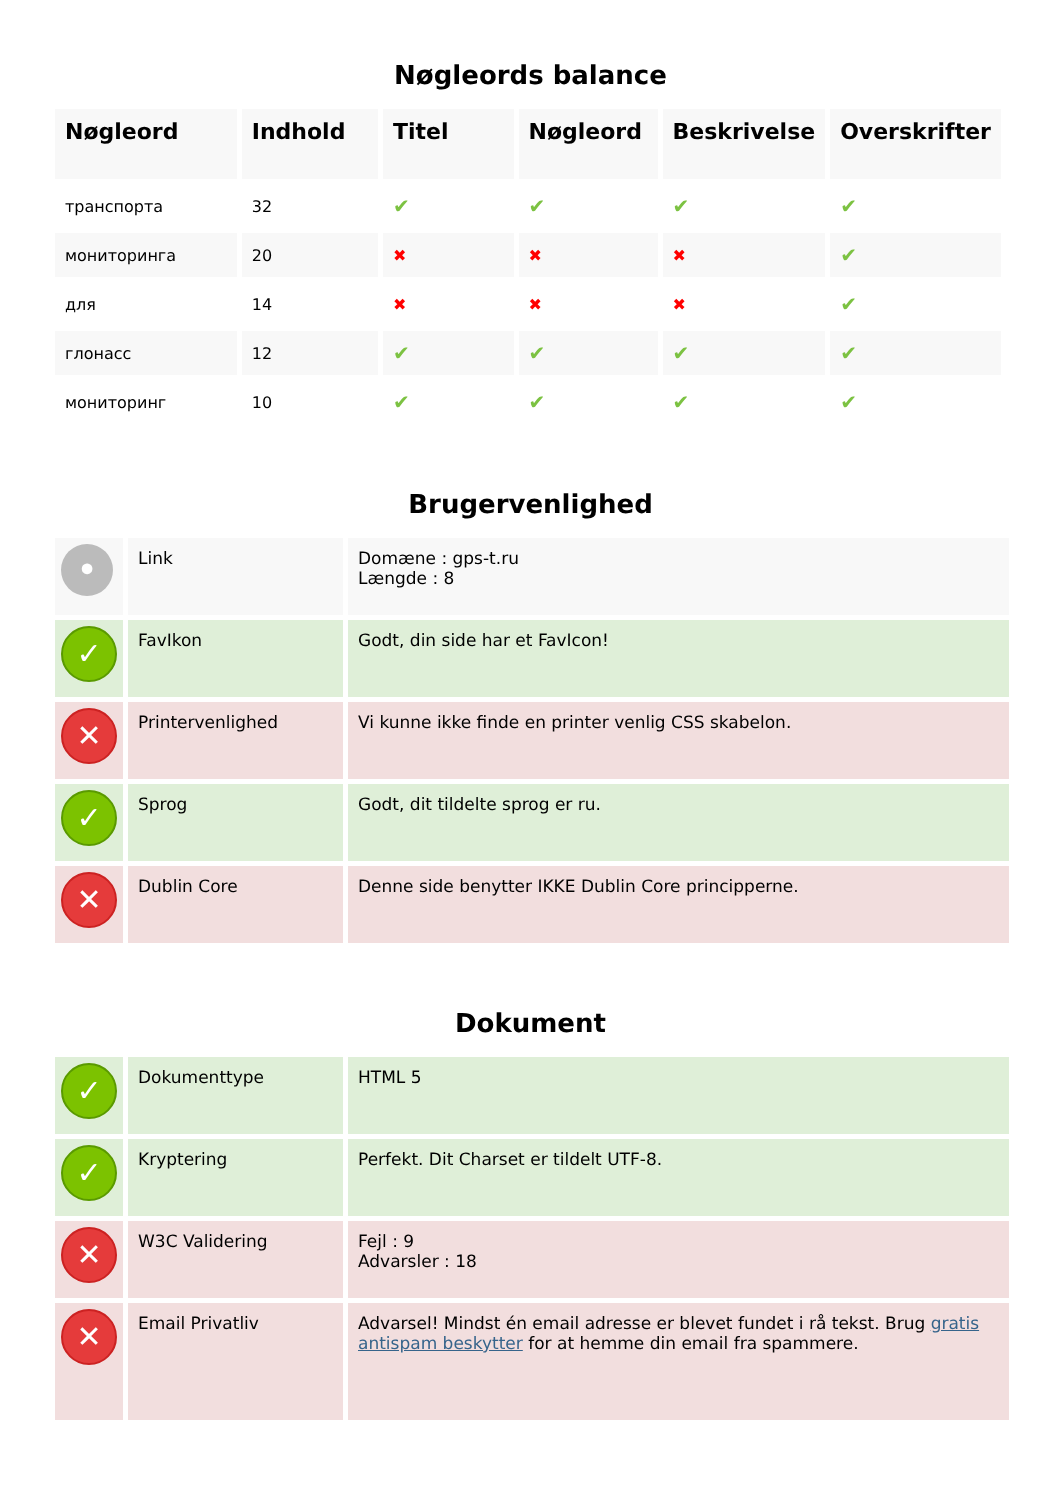Nøgleords balance
| Nøgleord | Indhold | Titel | Nøgleord | Beskrivelse | Overskrifter |
| --- | --- | --- | --- | --- | --- |
| транспорта | 32 | ✔ | ✔ | ✔ | ✔ |
| мониторинга | 20 | ✖ | ✖ | ✖ | ✔ |
| для | 14 | ✖ | ✖ | ✖ | ✔ |
| глонасс | 12 | ✔ | ✔ | ✔ | ✔ |
| мониторинг | 10 | ✔ | ✔ | ✔ | ✔ |
Brugervenlighed
| • | Link | Domæne : gps-t.ru Længde : 8 |
| ✓ | FavIkon | Godt, din side har et FavIcon! |
| ✕ | Printervenlighed | Vi kunne ikke finde en printer venlig CSS skabelon. |
| ✓ | Sprog | Godt, dit tildelte sprog er ru. |
| ✕ | Dublin Core | Denne side benytter IKKE Dublin Core principperne. |
Dokument
| ✓ | Dokumenttype | HTML 5 |
| ✓ | Kryptering | Perfekt. Dit Charset er tildelt UTF-8. |
| ✕ | W3C Validering | Fejl : 9 Advarsler : 18 |
| ✕ | Email Privatliv | Advarsel! Mindst én email adresse er blevet fundet i rå tekst. Brug gratis antispam beskytter for at hemme din email fra spammere. |